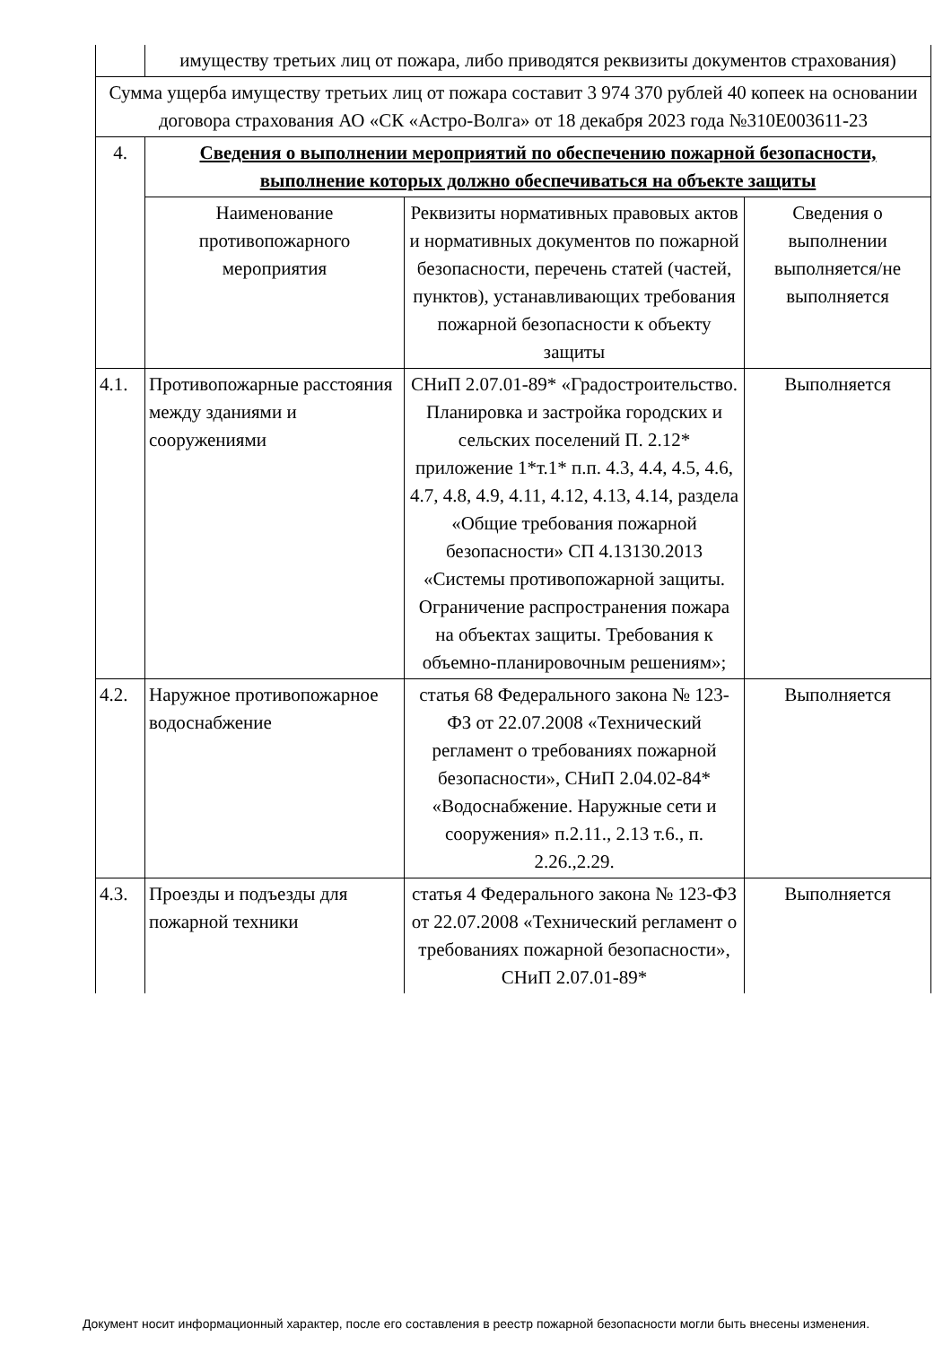| | имуществу третьих лиц от пожара, либо приводятся реквизиты документов страхования) | | |
| Сумма ущерба имуществу третьих лиц от пожара составит 3 974 370 рублей 40 копеек на основании договора страхования АО «СК «Астро-Волга» от 18 декабря 2023 года №310E003611-23 | | | |
| 4. | Сведения о выполнении мероприятий по обеспечению пожарной безопасности, выполнение которых должно обеспечиваться на объекте защиты | | |
| | Наименование противопожарного мероприятия | Реквизиты нормативных правовых актов и нормативных документов по пожарной безопасности, перечень статей (частей, пунктов), устанавливающих требования пожарной безопасности к объекту защиты | Сведения о выполнении выполняется/не выполняется |
| 4.1. | Противопожарные расстояния между зданиями и сооружениями | СНиП 2.07.01-89* «Градостроительство. Планировка и застройка городских и сельских поселений П. 2.12* приложение 1*т.1* п.п. 4.3, 4.4, 4.5, 4.6, 4.7, 4.8, 4.9, 4.11, 4.12, 4.13, 4.14, раздела «Общие требования пожарной безопасности» СП 4.13130.2013 «Системы противопожарной защиты. Ограничение распространения пожара на объектах защиты. Требования к объемно-планировочным решениям»; | Выполняется |
| 4.2. | Наружное противопожарное водоснабжение | статья 68 Федерального закона № 123-ФЗ от 22.07.2008 «Технический регламент о требованиях пожарной безопасности», СНиП 2.04.02-84* «Водоснабжение. Наружные сети и сооружения» п.2.11., 2.13 т.6., п. 2.26.,2.29. | Выполняется |
| 4.3. | Проезды и подъезды для пожарной техники | статья 4 Федерального закона № 123-ФЗ от 22.07.2008 «Технический регламент о требованиях пожарной безопасности», СНиП 2.07.01-89* | Выполняется |
Документ носит информационный характер, после его составления в реестр пожарной безопасности могли быть внесены изменения.